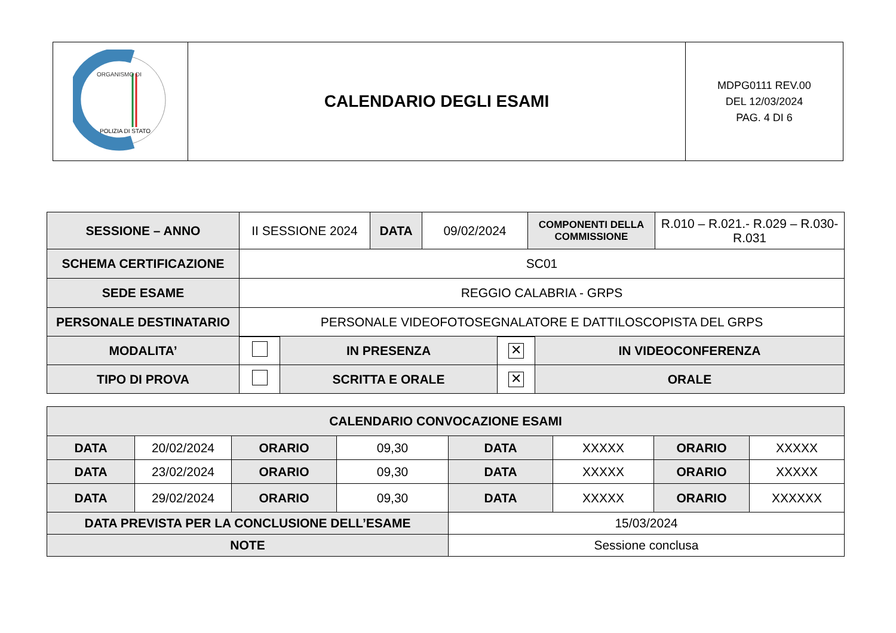| ORGANISMO DI POLIZIA DI STATO | CALENDARIO DEGLI ESAMI | MDPG0111 REV.00 DEL 12/03/2024 PAG. 4 DI 6 |
| SESSIONE – ANNO | II SESSIONE 2024 | DATA | 09/02/2024 | COMPONENTI DELLA COMMISSIONE | R.010 – R.021.- R.029 – R.030-R.031 |
| SCHEMA CERTIFICAZIONE | SC01 | | | | |
| SEDE ESAME | REGGIO CALABRIA - GRPS | | | | |
| PERSONALE DESTINATARIO | PERSONALE VIDEOFOTOSEGNALATORE E DATTILOSCOPISTA DEL GRPS | | | | |
| MODALITA’ | | IN PRESENZA | ✕ | IN VIDEOCONFERENZA |
| TIPO DI PROVA | | SCRITTA E ORALE | ✕ | ORALE |
| CALENDARIO CONVOCAZIONE ESAMI | | | | | | | |
| DATA | 20/02/2024 | ORARIO | 09,30 | DATA | XXXXX | ORARIO | XXXXX |
| DATA | 23/02/2024 | ORARIO | 09,30 | DATA | XXXXX | ORARIO | XXXXX |
| DATA | 29/02/2024 | ORARIO | 09,30 | DATA | XXXXX | ORARIO | XXXXXX |
| DATA PREVISTA PER LA CONCLUSIONE DELL’ESAME | | | | 15/03/2024 | | | |
| NOTE | | | | Sessione conclusa | | | |